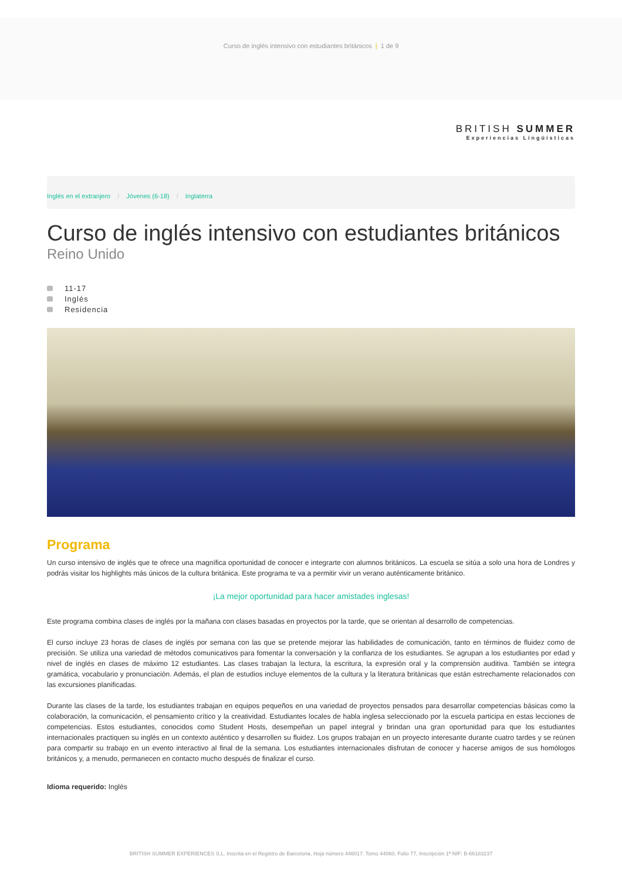Curso de inglés intensivo con estudiantes británicos | 1 de 9
BRITISH SUMMER
Experiencias Lingüísticas
Inglés en el extranjero / Jóvenes (6-18) / Inglaterra
Curso de inglés intensivo con estudiantes británicos
Reino Unido
11-17
Inglés
Residencia
Programa
Un curso intensivo de inglés que te ofrece una magnífica oportunidad de conocer e integrarte con alumnos británicos. La escuela se sitúa a solo una hora de Londres y podrás visitar los highlights más únicos de la cultura británica. Este programa te va a permitir vivir un verano auténticamente británico.
¡La mejor oportunidad para hacer amistades inglesas!
Este programa combina clases de inglés por la mañana con clases basadas en proyectos por la tarde, que se orientan al desarrollo de competencias.
El curso incluye 23 horas de clases de inglés por semana con las que se pretende mejorar las habilidades de comunicación, tanto en términos de fluidez como de precisión. Se utiliza una variedad de métodos comunicativos para fomentar la conversación y la confianza de los estudiantes. Se agrupan a los estudiantes por edad y nivel de inglés en clases de máximo 12 estudiantes. Las clases trabajan la lectura, la escritura, la expresión oral y la comprensión auditiva. También se integra gramática, vocabulario y pronunciación. Además, el plan de estudios incluye elementos de la cultura y la literatura británicas que están estrechamente relacionados con las excursiones planificadas.
Durante las clases de la tarde, los estudiantes trabajan en equipos pequeños en una variedad de proyectos pensados para desarrollar competencias básicas como la colaboración, la comunicación, el pensamiento crítico y la creatividad. Estudiantes locales de habla inglesa seleccionado por la escuela participa en estas lecciones de competencias. Estos estudiantes, conocidos como Student Hosts, desempeñan un papel integral y brindan una gran oportunidad para que los estudiantes internacionales practiquen su inglés en un contexto auténtico y desarrollen su fluidez. Los grupos trabajan en un proyecto interesante durante cuatro tardes y se reúnen para compartir su trabajo en un evento interactivo al final de la semana. Los estudiantes internacionales disfrutan de conocer y hacerse amigos de sus homólogos británicos y, a menudo, permanecen en contacto mucho después de finalizar el curso.
Idioma requerido: Inglés
BRITISH SUMMER EXPERIENCES S.L. Inscrita en el Registro de Barcelona, Hoja número 446017. Tomo 44060, Folio 77, Inscripción 1ª NIF: B-66183237